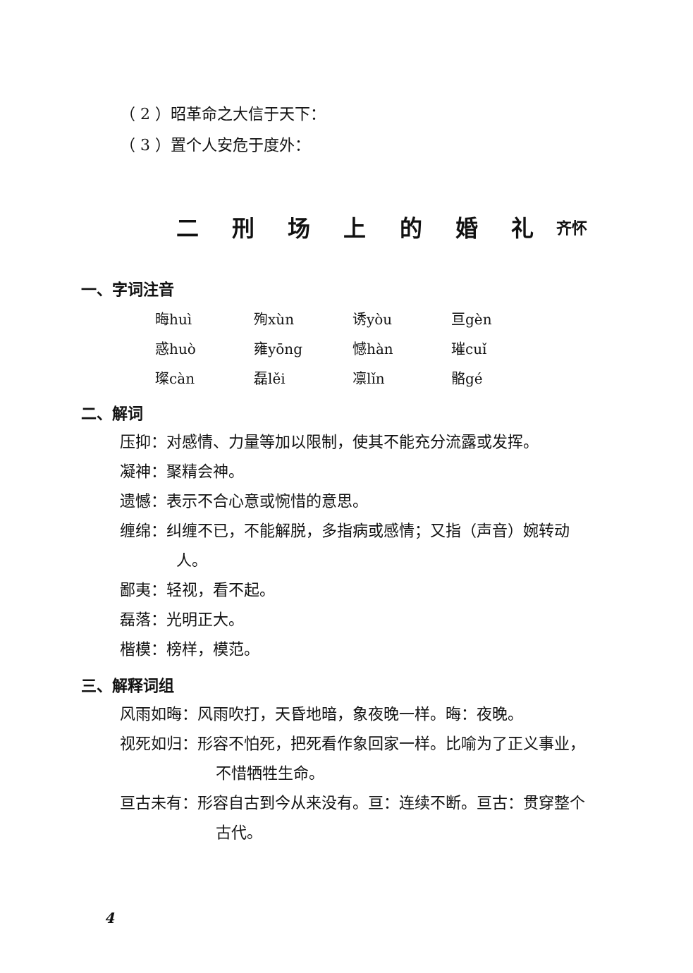（ 2 ）昭革命之大信于天下：
（ 3 ）置个人安危于度外：
二 刑 场 上 的 婚 礼 齐怀
一、字词注音
| 晦huì | 殉xùn | 诱yòu | 亘gèn |
| 惑huò | 雍yōng | 憾hàn | 璀cuǐ |
| 璨càn | 磊lěi | 凛lǐn | 骼gé |
二、解词
压抑：对感情、力量等加以限制，使其不能充分流露或发挥。
凝神：聚精会神。
遗憾：表示不合心意或惋惜的意思。
缠绵：纠缠不已，不能解脱，多指病或感情；又指（声音）婉转动人。
鄙夷：轻视，看不起。
磊落：光明正大。
楷模：榜样，模范。
三、解释词组
风雨如晦：风雨吹打，天昏地暗，象夜晚一样。晦：夜晚。
视死如归：形容不怕死，把死看作象回家一样。比喻为了正义事业，不惜牺牲生命。
亘古未有：形容自古到今从来没有。亘：连续不断。亘古：贯穿整个古代。
4